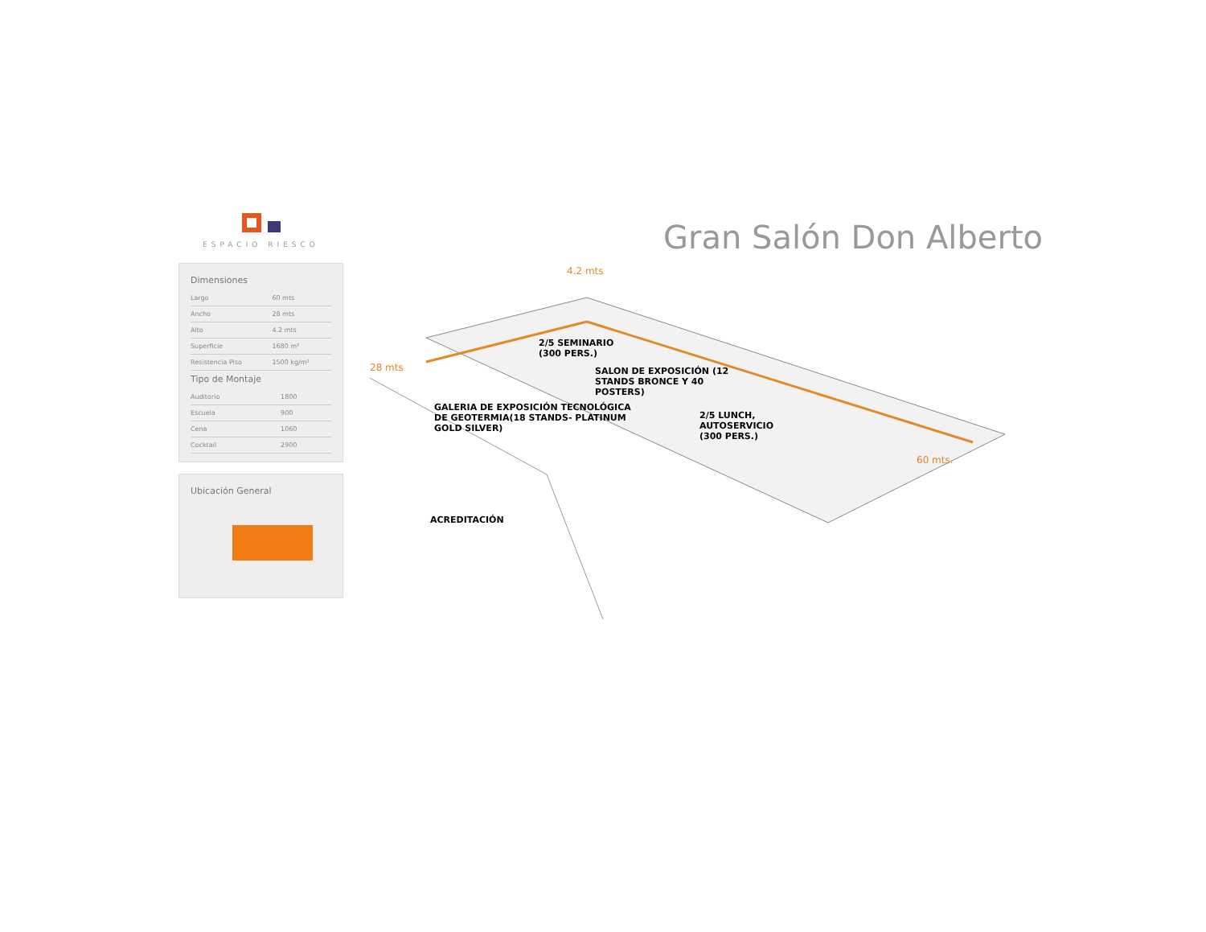ESPACIO RIESCO
Dimensiones
| Largo | 60 mts |
| Ancho | 28 mts |
| Alto | 4.2 mts |
| Superficie | 1680 m² |
| Resistencia Piso | 1500 kg/m² |
Tipo de Montaje
| Auditorio | 1800 |
| Escuela | 900 |
| Cena | 1060 |
| Cocktail | 2900 |
Ubicación General
Gran Salón Don Alberto
4.2 mts
28 mts
60 mts.
2/5 SEMINARIO
(300 PERS.)
SALON DE EXPOSICIÓN (12
STANDS BRONCE Y 40
POSTERS)
2/5 LUNCH,
AUTOSERVICIO
(300 PERS.)
GALERIA DE EXPOSICIÓN TECNOLÓGICA
DE GEOTERMIA(18 STANDS- PLATINUM
GOLD SILVER)
ACREDITACIÓN